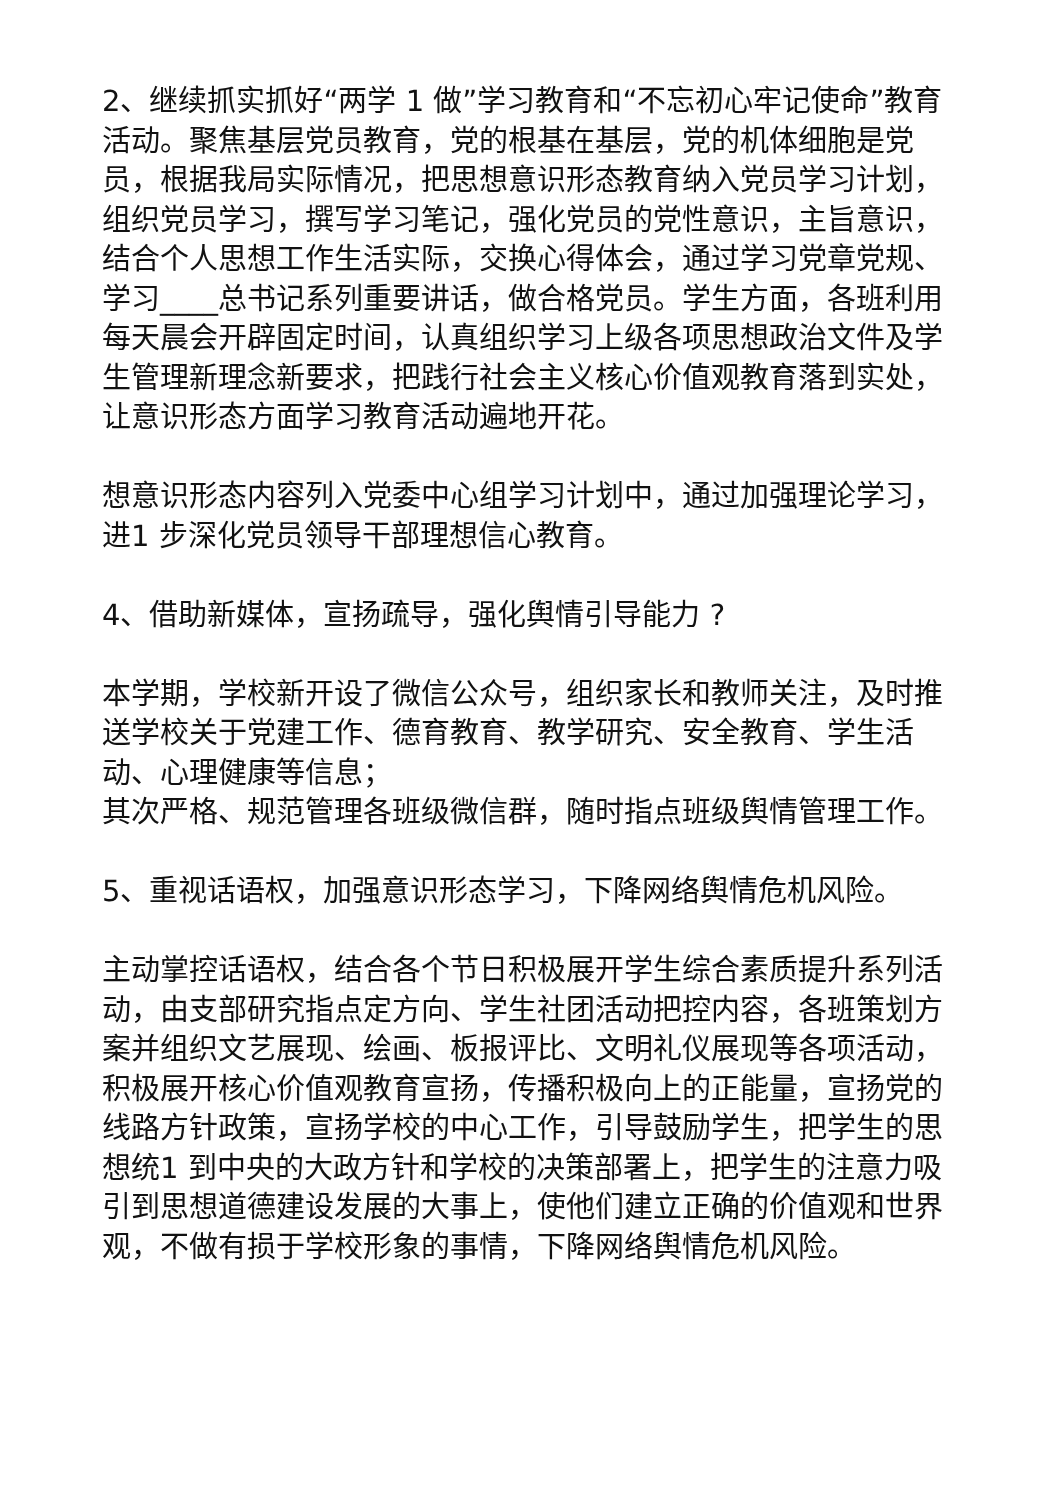2、继续抓实抓好“两学 1 做”学习教育和“不忘初心牢记使命”教育活动。聚焦基层党员教育，党的根基在基层，党的机体细胞是党员，根据我局实际情况，把思想意识形态教育纳入党员学习计划，组织党员学习，撰写学习笔记，强化党员的党性意识，主旨意识，结合个人思想工作生活实际，交换心得体会，通过学习党章党规、学习____总书记系列重要讲话，做合格党员。学生方面，各班利用每天晨会开辟固定时间，认真组织学习上级各项思想政治文件及学生管理新理念新要求，把践行社会主义核心价值观教育落到实处，让意识形态方面学习教育活动遍地开花。
想意识形态内容列入党委中心组学习计划中，通过加强理论学习，进1 步深化党员领导干部理想信心教育。
4、借助新媒体，宣扬疏导，强化舆情引导能力 ?
本学期，学校新开设了微信公众号，组织家长和教师关注，及时推送学校关于党建工作、德育教育、教学研究、安全教育、学生活动、心理健康等信息；
其次严格、规范管理各班级微信群，随时指点班级舆情管理工作。
5、重视话语权，加强意识形态学习，下降网络舆情危机风险。
主动掌控话语权，结合各个节日积极展开学生综合素质提升系列活动，由支部研究指点定方向、学生社团活动把控内容，各班策划方案并组织文艺展现、绘画、板报评比、文明礼仪展现等各项活动，积极展开核心价值观教育宣扬，传播积极向上的正能量，宣扬党的线路方针政策，宣扬学校的中心工作，引导鼓励学生，把学生的思想统1 到中央的大政方针和学校的决策部署上，把学生的注意力吸引到思想道德建设发展的大事上，使他们建立正确的价值观和世界观，不做有损于学校形象的事情，下降网络舆情危机风险。